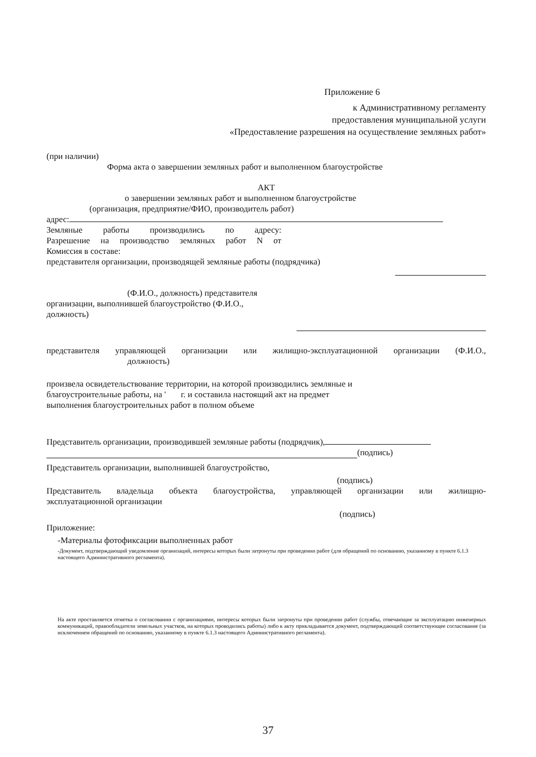Приложение 6
к Административному регламенту
предоставления муниципальной услуги
«Предоставление разрешения на осуществление земляных работ»
(при наличии)
Форма акта о завершении земляных работ и выполненном благоустройстве
АКТ
о завершении земляных работ и выполненном благоустройстве
(организация, предприятие/ФИО, производитель работ)
адрес:
Земляные работы производились по адресу:
Разрешение на производство земляных работ N от
Комиссия в составе:
представителя организации, производящей земляные работы (подрядчика)
(Ф.И.О., должность) представителя
организации, выполнившей благоустройство (Ф.И.О.,
должность)
представителя управляющей организации или жилищно-эксплуатационной организации (Ф.И.О.,
должность)
произвела освидетельствование территории, на которой производились земляные и
благоустроительные работы, на ' г. и составила настоящий акт на предмет
выполнения благоустроительных работ в полном объеме
Представитель организации, производившей земляные работы (подрядчик),
(подпись)
Представитель организации, выполнившей благоустройство,
(подпись)
Представитель владельца объекта благоустройства, управляющей организации или жилищно-
эксплуатационной организации
(подпись)
Приложение:
-Материалы фотофиксации выполненных работ
-Документ, подтверждающий уведомление организаций, интересы которых были затронуты при проведении работ (для обращений по основанию, указанному в пункте 6.1.3 настоящего Административного регламента).
На акте проставляется отметка о согласовании с организациями, интересы которых были затронуты при проведении работ (службы, отвечающие за эксплуатацию инженерных коммуникаций, правообладатели земельных участков, на которых проводились работы) либо к акту прикладывается документ, подтверждающий соответствующее согласование (за исключением обращений по основанию, указанному в пункте 6.1.3 настоящего Административного регламента).
37